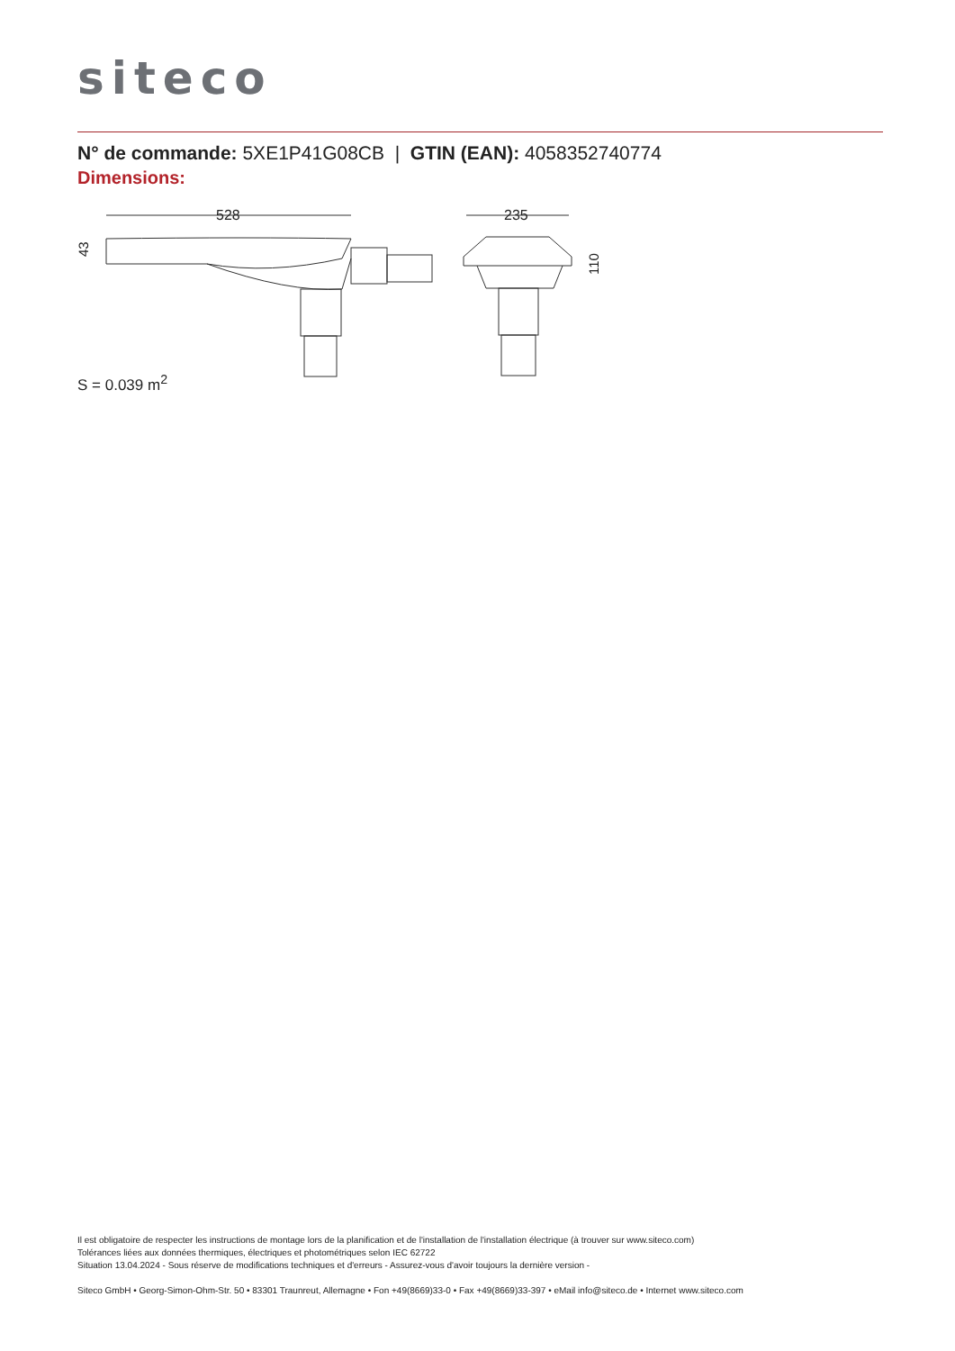siteco
N° de commande: 5XE1P41G08CB | GTIN (EAN): 4058352740774
Dimensions:
528
235
43
110
S = 0.039 m<sup>2</sup>
Il est obligatoire de respecter les instructions de montage lors de la planification et de l'installation de l'installation électrique (à trouver sur www.siteco.com)
Tolérances liées aux données thermiques, électriques et photométriques selon IEC 62722
Situation 13.04.2024 - Sous réserve de modifications techniques et d'erreurs - Assurez-vous d'avoir toujours la dernière version -
Siteco GmbH • Georg-Simon-Ohm-Str. 50 • 83301 Traunreut, Allemagne • Fon +49(8669)33-0 • Fax +49(8669)33-397 • eMail info@siteco.de • Internet www.siteco.com